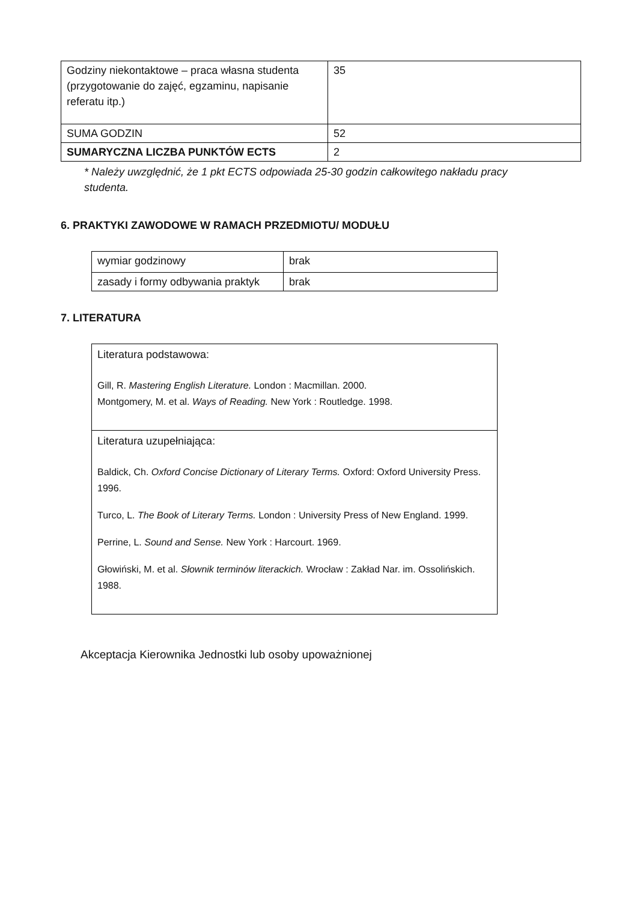| Godziny niekontaktowe – praca własna studenta (przygotowanie do zajęć, egzaminu, napisanie referatu itp.) | 35 |
| SUMA GODZIN | 52 |
| SUMARYCZNA LICZBA PUNKTÓW ECTS | 2 |
* Należy uwzględnić, że 1 pkt ECTS odpowiada 25-30 godzin całkowitego nakładu pracy studenta.
6. PRAKTYKI ZAWODOWE W RAMACH PRZEDMIOTU/ MODUŁU
| wymiar godzinowy | brak |
| zasady i formy odbywania praktyk | brak |
7. LITERATURA
| Literatura podstawowa: Gill, R. Mastering English Literature. London : Macmillan. 2000. Montgomery, M. et al. Ways of Reading. New York : Routledge. 1998. |
| Literatura uzupełniająca: Baldick, Ch. Oxford Concise Dictionary of Literary Terms. Oxford: Oxford University Press. 1996. Turco, L. The Book of Literary Terms. London : University Press of New England. 1999. Perrine, L. Sound and Sense. New York : Harcourt. 1969. Głowiński, M. et al. Słownik terminów literackich. Wrocław : Zakład Nar. im. Ossolińskich. 1988. |
Akceptacja Kierownika Jednostki lub osoby upoważnionej